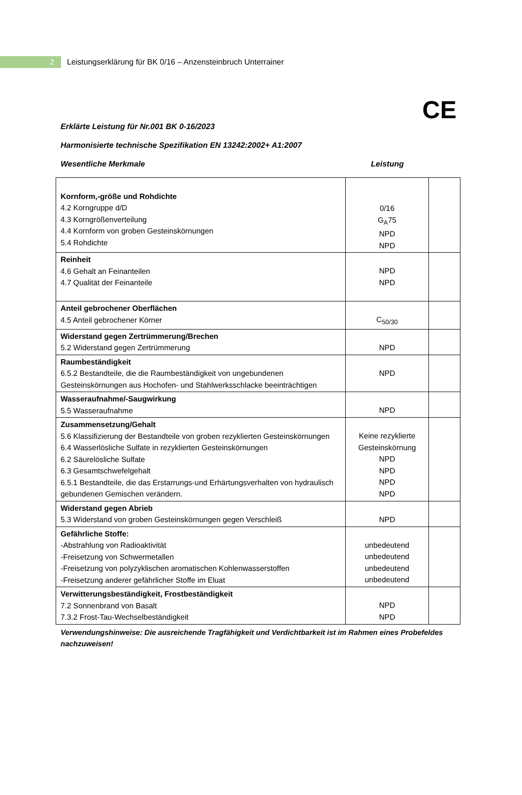2
Leistungserklärung für BK 0/16 – Anzensteinbruch Unterrainer
CE
Erklärte Leistung für Nr.001 BK 0-16/2023
Harmonisierte technische Spezifikation EN 13242:2002+ A1:2007
Wesentliche Merkmale Leistung
| Kornform,-größe und Rohdichte 4.2 Korngruppe d/D 4.3 Korngrößenverteilung 4.4 Kornform von groben Gesteinskörnungen 5.4 Rohdichte | 0/16 G<sub>A</sub>75 NPD NPD | |
| Reinheit 4.6 Gehalt an Feinanteilen 4.7 Qualität der Feinanteile | NPD NPD | |
| Anteil gebrochener Oberflächen 4.5 Anteil gebrochener Körner | C<sub>50/30</sub> | |
| Widerstand gegen Zertrümmerung/Brechen 5.2 Widerstand gegen Zertrümmerung | NPD | |
| Raumbeständigkeit 6.5.2 Bestandteile, die die Raumbeständigkeit von ungebundenen Gesteinskörnungen aus Hochofen- und Stahlwerksschlacke beeinträchtigen | NPD | |
| Wasseraufnahme/-Saugwirkung 5.5 Wasseraufnahme | NPD | |
| Zusammensetzung/Gehalt 5.6 Klassifizierung der Bestandteile von groben rezyklierten Gesteinskörnungen 6.4 Wasserlösliche Sulfate in rezyklierten Gesteinskörnungen 6.2 Säurelösliche Sulfate 6.3 Gesamtschwefelgehalt 6.5.1 Bestandteile, die das Erstarrungs-und Erhärtungsverhalten von hydraulisch gebundenen Gemischen verändern. | Keine rezyklierte Gesteinskörnung NPD NPD NPD NPD | |
| Widerstand gegen Abrieb 5.3 Widerstand von groben Gesteinskörnungen gegen Verschleiß | NPD | |
| Gefährliche Stoffe: -Abstrahlung von Radioaktivität -Freisetzung von Schwermetallen -Freisetzung von polyzyklischen aromatischen Kohlenwasserstoffen -Freisetzung anderer gefährlicher Stoffe im Eluat | unbedeutend unbedeutend unbedeutend unbedeutend | |
| Verwitterungsbeständigkeit, Frostbeständigkeit 7.2 Sonnenbrand von Basalt 7.3.2 Frost-Tau-Wechselbeständigkeit | NPD NPD | |
Verwendungshinweise: Die ausreichende Tragfähigkeit und Verdichtbarkeit ist im Rahmen eines Probefeldes nachzuweisen!